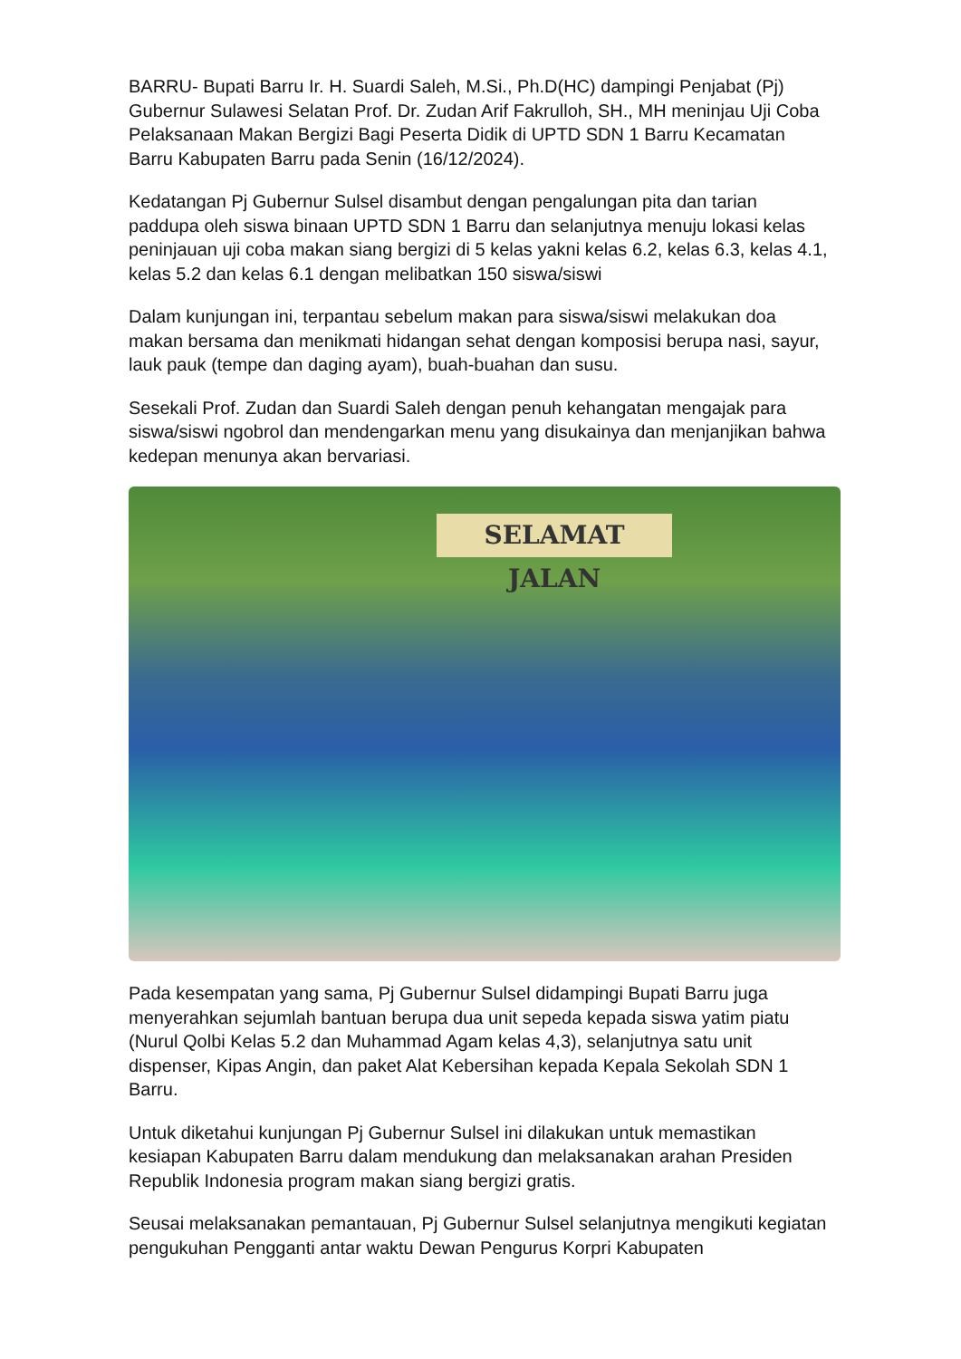BARRU- Bupati Barru Ir. H. Suardi Saleh, M.Si., Ph.D(HC) dampingi Penjabat (Pj) Gubernur Sulawesi Selatan Prof. Dr. Zudan Arif Fakrulloh, SH., MH meninjau Uji Coba Pelaksanaan Makan Bergizi Bagi Peserta Didik di UPTD SDN 1 Barru Kecamatan Barru Kabupaten Barru pada Senin (16/12/2024).
Kedatangan Pj Gubernur Sulsel disambut dengan pengalungan pita dan tarian paddupa oleh siswa binaan UPTD SDN 1 Barru dan selanjutnya menuju lokasi kelas peninjauan uji coba makan siang bergizi di 5 kelas yakni kelas 6.2, kelas 6.3, kelas 4.1, kelas 5.2 dan kelas 6.1 dengan melibatkan 150 siswa/siswi
Dalam kunjungan ini, terpantau sebelum makan para siswa/siswi melakukan doa makan bersama dan menikmati hidangan sehat dengan komposisi berupa nasi, sayur, lauk pauk (tempe dan daging ayam), buah-buahan dan susu.
Sesekali Prof. Zudan dan Suardi Saleh dengan penuh kehangatan mengajak para siswa/siswi ngobrol dan mendengarkan menu yang disukainya dan menjanjikan bahwa kedepan menunya akan bervariasi.
SELAMAT JALAN
Pada kesempatan yang sama, Pj Gubernur Sulsel didampingi Bupati Barru juga menyerahkan sejumlah bantuan berupa dua unit sepeda kepada siswa yatim piatu (Nurul Qolbi Kelas 5.2 dan Muhammad Agam kelas 4,3), selanjutnya satu unit dispenser, Kipas Angin, dan paket Alat Kebersihan kepada Kepala Sekolah SDN 1 Barru.
Untuk diketahui kunjungan Pj Gubernur Sulsel ini dilakukan untuk memastikan kesiapan Kabupaten Barru dalam mendukung dan melaksanakan arahan Presiden Republik Indonesia program makan siang bergizi gratis.
Seusai melaksanakan pemantauan, Pj Gubernur Sulsel selanjutnya mengikuti kegiatan pengukuhan Pengganti antar waktu Dewan Pengurus Korpri Kabupaten